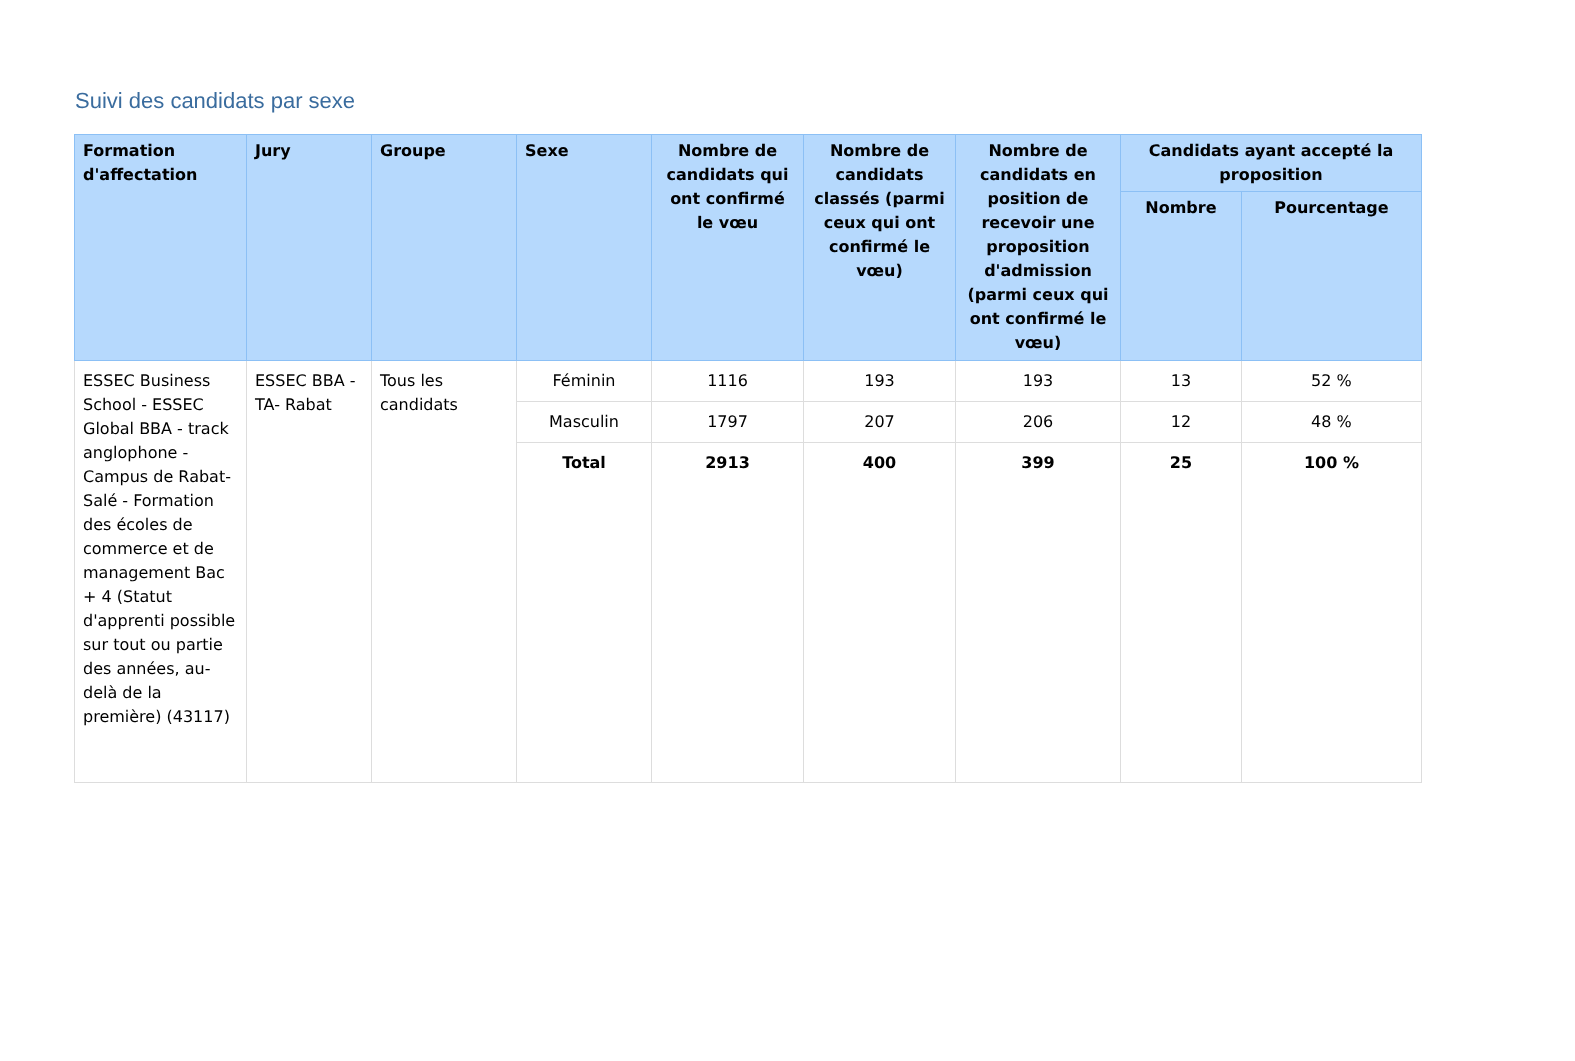Suivi des candidats par sexe
| Formation d'affectation | Jury | Groupe | Sexe | Nombre de candidats qui ont confirmé le vœu | Nombre de candidats classés (parmi ceux qui ont confirmé le vœu) | Nombre de candidats en position de recevoir une proposition d'admission (parmi ceux qui ont confirmé le vœu) | Candidats ayant accepté la proposition | |
| --- | --- | --- | --- | --- | --- | --- | --- | --- |
| | | | | | | | Nombre | Pourcentage |
| ESSEC Business School - ESSEC Global BBA - track anglophone - Campus de Rabat-Salé - Formation des écoles de commerce et de management Bac + 4 (Statut d'apprenti possible sur tout ou partie des années, au-delà de la première) (43117) | ESSEC BBA - TA- Rabat | Tous les candidats | Féminin | 1116 | 193 | 193 | 13 | 52 % |
| | | | Masculin | 1797 | 207 | 206 | 12 | 48 % |
| | | | Total | 2913 | 400 | 399 | 25 | 100 % |